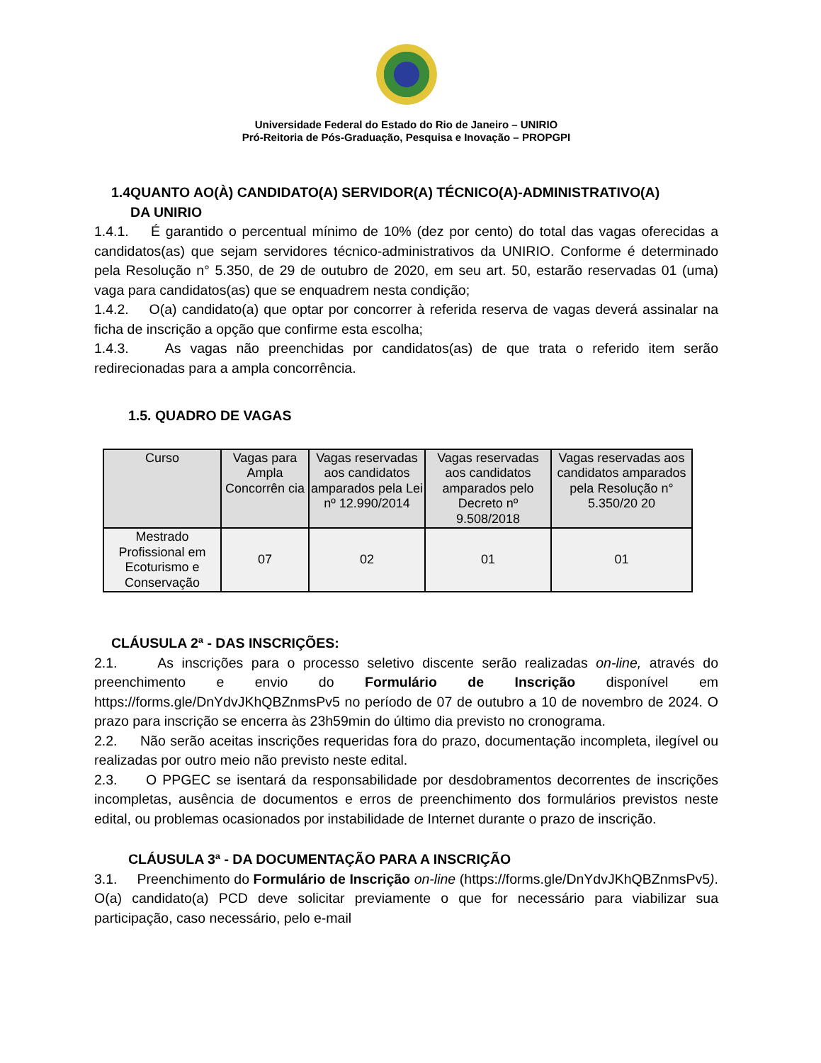Universidade Federal do Estado do Rio de Janeiro – UNIRIO
Pró-Reitoria de Pós-Graduação, Pesquisa e Inovação – PROPGPI
1.4QUANTO AO(À) CANDIDATO(A) SERVIDOR(A) TÉCNICO(A)-ADMINISTRATIVO(A)
DA UNIRIO
1.4.1. É garantido o percentual mínimo de 10% (dez por cento) do total das vagas oferecidas a candidatos(as) que sejam servidores técnico-administrativos da UNIRIO. Conforme é determinado pela Resolução n° 5.350, de 29 de outubro de 2020, em seu art. 50, estarão reservadas 01 (uma) vaga para candidatos(as) que se enquadrem nesta condição;
1.4.2. O(a) candidato(a) que optar por concorrer à referida reserva de vagas deverá assinalar na ficha de inscrição a opção que confirme esta escolha;
1.4.3. As vagas não preenchidas por candidatos(as) de que trata o referido item serão redirecionadas para a ampla concorrência.
1.5. QUADRO DE VAGAS
| Curso | Vagas para Ampla Concorrên cia | Vagas reservadas aos candidatos amparados pela Lei nº 12.990/2014 | Vagas reservadas aos candidatos amparados pelo Decreto nº 9.508/2018 | Vagas reservadas aos candidatos amparados pela Resolução n° 5.350/20 20 |
| --- | --- | --- | --- | --- |
| Mestrado Profissional em Ecoturismo e Conservação | 07 | 02 | 01 | 01 |
CLÁUSULA 2ª - DAS INSCRIÇÕES:
2.1. As inscrições para o processo seletivo discente serão realizadas on-line, através do preenchimento e envio do Formulário de Inscrição disponível em https://forms.gle/DnYdvJKhQBZnmsPv5 no período de 07 de outubro a 10 de novembro de 2024. O prazo para inscrição se encerra às 23h59min do último dia previsto no cronograma.
2.2. Não serão aceitas inscrições requeridas fora do prazo, documentação incompleta, ilegível ou realizadas por outro meio não previsto neste edital.
2.3. O PPGEC se isentará da responsabilidade por desdobramentos decorrentes de inscrições incompletas, ausência de documentos e erros de preenchimento dos formulários previstos neste edital, ou problemas ocasionados por instabilidade de Internet durante o prazo de inscrição.
CLÁUSULA 3ª - DA DOCUMENTAÇÃO PARA A INSCRIÇÃO
3.1. Preenchimento do Formulário de Inscrição on-line (https://forms.gle/DnYdvJKhQBZnmsPv5). O(a) candidato(a) PCD deve solicitar previamente o que for necessário para viabilizar sua participação, caso necessário, pelo e-mail